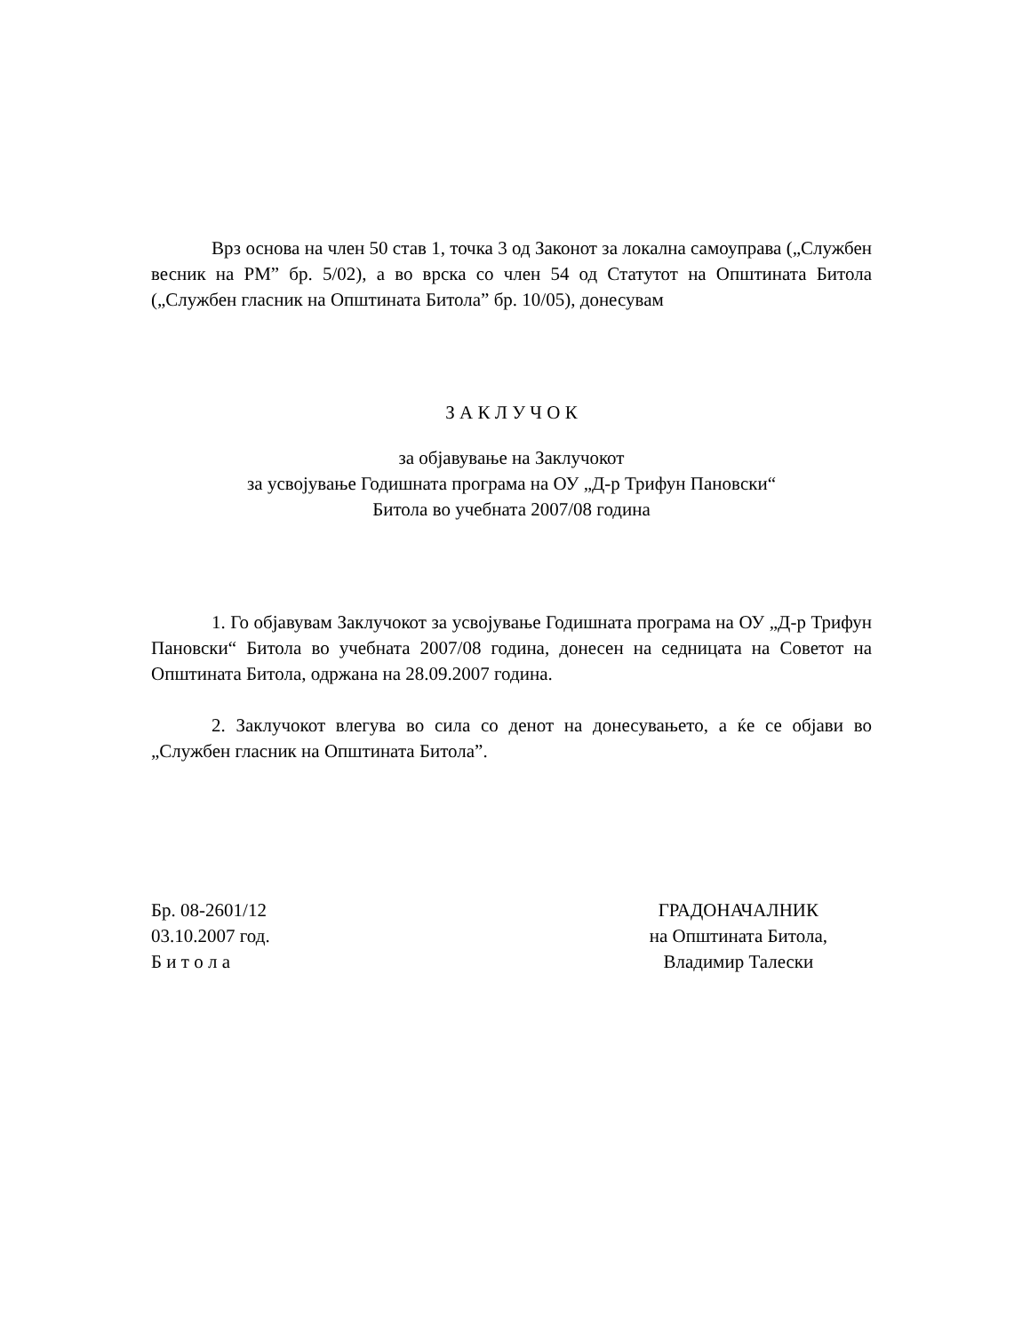Врз основа на член 50 став 1, точка 3 од Законот за локална самоуправа („Службен весник на РМ” бр. 5/02), а во врска со член 54 од Статутот на Општината Битола („Службен гласник на Општината Битола” бр. 10/05), донесувам
З А К Л У Ч О К
за објавување на Заклучокот
за усвојување Годишната програма на ОУ „Д-р Трифун Пановски“
Битола во учебната 2007/08 година
1. Го објавувам Заклучокот за усвојување Годишната програма на ОУ „Д-р Трифун Пановски“ Битола во учебната 2007/08 година, донесен на седницата на Советот на Општината Битола, одржана на 28.09.2007 година.
2. Заклучокот влегува во сила со денот на донесувањето, а ќе се објави во „Службен гласник на Општината Битола”.
Бр. 08-2601/12
03.10.2007 год.
Б и т о л а
ГРАДОНАЧАЛНИК
на Општината Битола,
Владимир Талески